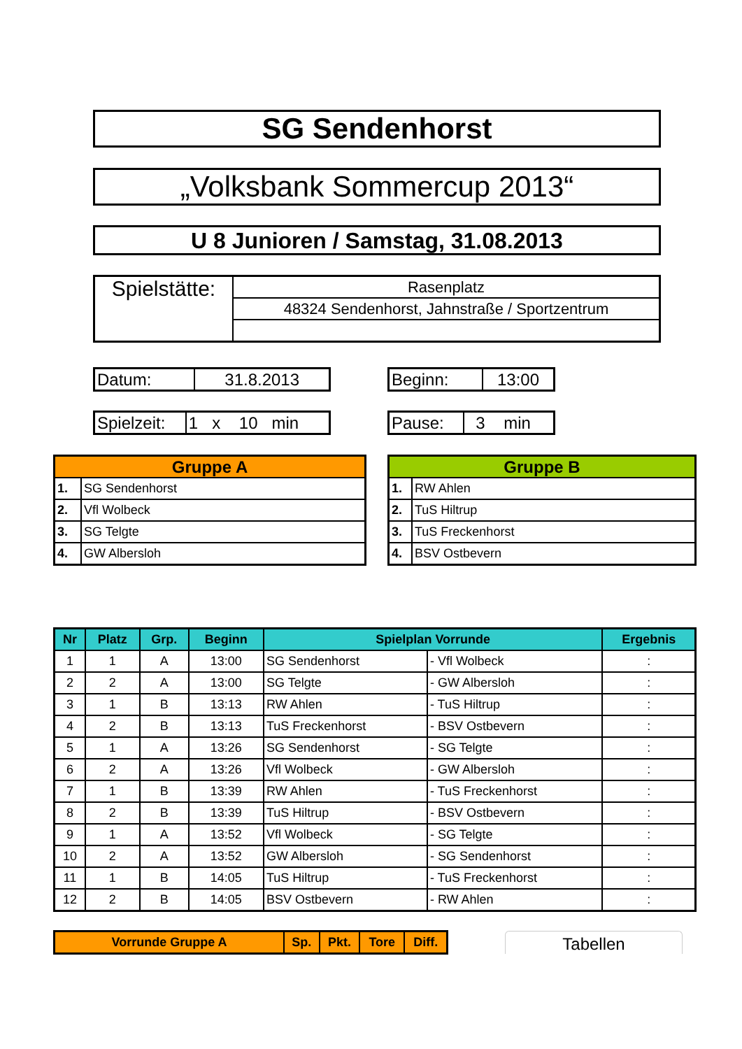SG Sendenhorst
„Volksbank Sommercup 2013“
U 8 Junioren / Samstag, 31.08.2013
| Spielstätte: | Rasenplatz |
| | 48324 Sendenhorst, Jahnstraße / Sportzentrum |
| Datum: | 31.8.2013 |
| Beginn: | 13:00 |
| Spielzeit: | 1 x 10 min |
| Pause: | 3 min |
| Gruppe A | |
| --- | --- |
| 1. | SG Sendenhorst |
| 2. | Vfl Wolbeck |
| 3. | SG Telgte |
| 4. | GW Albersloh |
| Gruppe B | |
| --- | --- |
| 1. | RW Ahlen |
| 2. | TuS Hiltrup |
| 3. | TuS Freckenhorst |
| 4. | BSV Ostbevern |
| Nr | Platz | Grp. | Beginn | Spielplan Vorrunde | | Ergebnis |
| --- | --- | --- | --- | --- | --- | --- |
| 1 | 1 | A | 13:00 | SG Sendenhorst | - Vfl Wolbeck | : |
| 2 | 2 | A | 13:00 | SG Telgte | - GW Albersloh | : |
| 3 | 1 | B | 13:13 | RW Ahlen | - TuS Hiltrup | : |
| 4 | 2 | B | 13:13 | TuS Freckenhorst | - BSV Ostbevern | : |
| 5 | 1 | A | 13:26 | SG Sendenhorst | - SG Telgte | : |
| 6 | 2 | A | 13:26 | Vfl Wolbeck | - GW Albersloh | : |
| 7 | 1 | B | 13:39 | RW Ahlen | - TuS Freckenhorst | : |
| 8 | 2 | B | 13:39 | TuS Hiltrup | - BSV Ostbevern | : |
| 9 | 1 | A | 13:52 | Vfl Wolbeck | - SG Telgte | : |
| 10 | 2 | A | 13:52 | GW Albersloh | - SG Sendenhorst | : |
| 11 | 1 | B | 14:05 | TuS Hiltrup | - TuS Freckenhorst | : |
| 12 | 2 | B | 14:05 | BSV Ostbevern | - RW Ahlen | : |
| Vorrunde Gruppe A | Sp. | Pkt. | Tore | Diff. |
| --- | --- | --- | --- | --- |
Tabellen